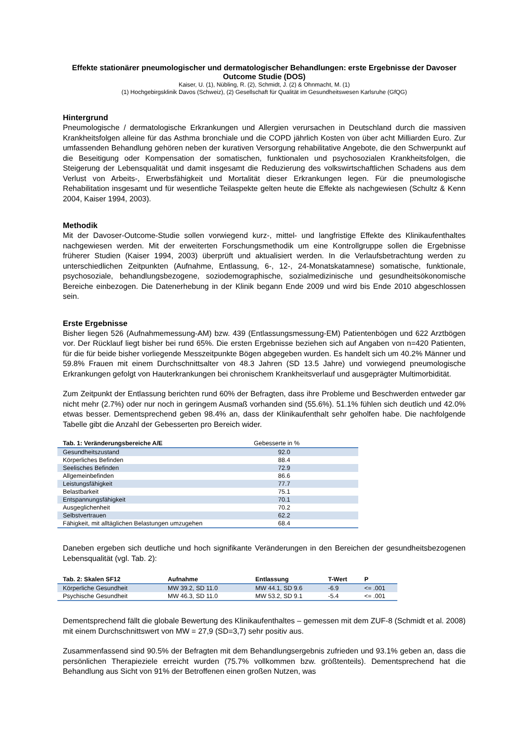Effekte stationärer pneumologischer und dermatologischer Behandlungen: erste Ergebnisse der Davoser Outcome Studie (DOS)
Kaiser, U. (1), Nübling, R. (2), Schmidt, J. (2) & Ohnmacht, M. (1)
(1) Hochgebirgsklinik Davos (Schweiz), (2) Gesellschaft für Qualität im Gesundheitswesen Karlsruhe (GfQG)
Hintergrund
Pneumologische / dermatologische Erkrankungen und Allergien verursachen in Deutschland durch die massiven Krankheitsfolgen alleine für das Asthma bronchiale und die COPD jährlich Kosten von über acht Milliarden Euro. Zur umfassenden Behandlung gehören neben der kurativen Versorgung rehabilitative Angebote, die den Schwerpunkt auf die Beseitigung oder Kompensation der somatischen, funktionalen und psychosozialen Krankheitsfolgen, die Steigerung der Lebensqualität und damit insgesamt die Reduzierung des volkswirtschaftlichen Schadens aus dem Verlust von Arbeits-, Erwerbsfähigkeit und Mortalität dieser Erkrankungen legen. Für die pneumologische Rehabilitation insgesamt und für wesentliche Teilaspekte gelten heute die Effekte als nachgewiesen (Schultz & Kenn 2004, Kaiser 1994, 2003).
Methodik
Mit der Davoser-Outcome-Studie sollen vorwiegend kurz-, mittel- und langfristige Effekte des Klinikaufenthaltes nachgewiesen werden. Mit der erweiterten Forschungsmethodik um eine Kontrollgruppe sollen die Ergebnisse früherer Studien (Kaiser 1994, 2003) überprüft und aktualisiert werden. In die Verlaufsbetrachtung werden zu unterschiedlichen Zeitpunkten (Aufnahme, Entlassung, 6-, 12-, 24-Monatskatamnese) somatische, funktionale, psychosoziale, behandlungsbezogene, soziodemographische, sozialmedizinische und gesundheitsökonomische Bereiche einbezogen. Die Datenerhebung in der Klinik begann Ende 2009 und wird bis Ende 2010 abgeschlossen sein.
Erste Ergebnisse
Bisher liegen 526 (Aufnahmemessung-AM) bzw. 439 (Entlassungsmessung-EM) Patientenbögen und 622 Arztbögen vor. Der Rücklauf liegt bisher bei rund 65%. Die ersten Ergebnisse beziehen sich auf Angaben von n=420 Patienten, für die für beide bisher vorliegende Messzeitpunkte Bögen abgegeben wurden. Es handelt sich um 40.2% Männer und 59.8% Frauen mit einem Durchschnittsalter von 48.3 Jahren (SD 13.5 Jahre) und vorwiegend pneumologische Erkrankungen gefolgt von Hauterkrankungen bei chronischem Krankheitsverlauf und ausgeprägter Multimorbidität.
Zum Zeitpunkt der Entlassung berichten rund 60% der Befragten, dass ihre Probleme und Beschwerden entweder gar nicht mehr (2.7%) oder nur noch in geringem Ausmaß vorhanden sind (55.6%). 51.1% fühlen sich deutlich und 42.0% etwas besser. Dementsprechend geben 98.4% an, dass der Klinikaufenthalt sehr geholfen habe. Die nachfolgende Tabelle gibt die Anzahl der Gebesserten pro Bereich wider.
| Tab. 1: Veränderungsbereiche A/E | Gebesserte in % |
| --- | --- |
| Gesundheitszustand | 92.0 |
| Körperliches Befinden | 88.4 |
| Seelisches Befinden | 72.9 |
| Allgemeinbefinden | 86.6 |
| Leistungsfähigkeit | 77.7 |
| Belastbarkeit | 75.1 |
| Entspannungsfähigkeit | 70.1 |
| Ausgeglichenheit | 70.2 |
| Selbstvertrauen | 62.2 |
| Fähigkeit, mit alltäglichen Belastungen umzugehen | 68.4 |
Daneben ergeben sich deutliche und hoch signifikante Veränderungen in den Bereichen der gesundheitsbezogenen Lebensqualität (vgl. Tab. 2):
| Tab. 2: Skalen SF12 | Aufnahme | Entlassung | T-Wert | P |
| --- | --- | --- | --- | --- |
| Körperliche Gesundheit | MW 39.2, SD 11.0 | MW 44.1, SD 9.6 | -6.9 | <= .001 |
| Psychische Gesundheit | MW 46.3, SD 11.0 | MW 53.2, SD 9.1 | -5.4 | <= .001 |
Dementsprechend fällt die globale Bewertung des Klinikaufenthaltes – gemessen mit dem ZUF-8 (Schmidt et al. 2008) mit einem Durchschnittswert von MW = 27,9 (SD=3,7) sehr positiv aus.
Zusammenfassend sind 90.5% der Befragten mit dem Behandlungsergebnis zufrieden und 93.1% geben an, dass die persönlichen Therapieziele erreicht wurden (75.7% vollkommen bzw. größtenteils). Dementsprechend hat die Behandlung aus Sicht von 91% der Betroffenen einen großen Nutzen, was